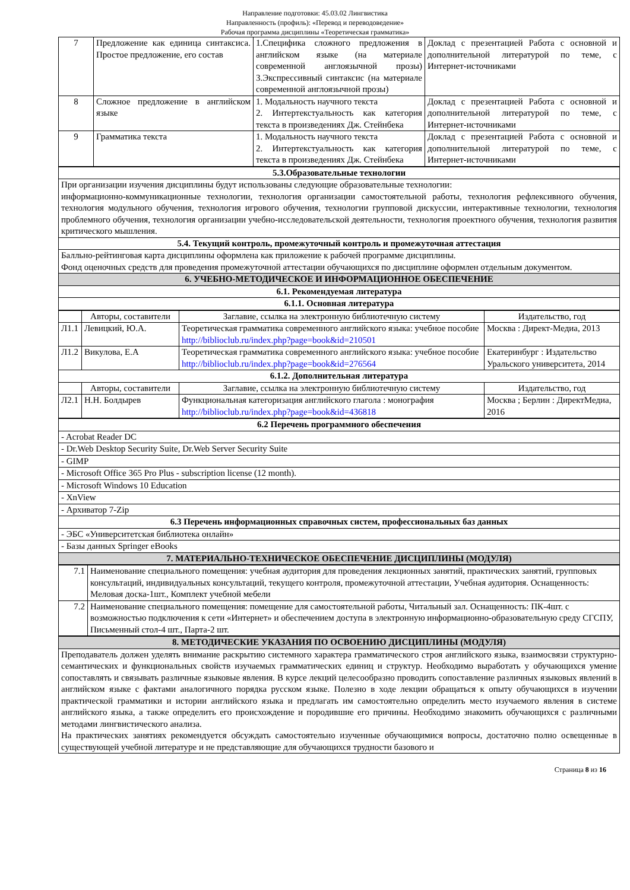Направление подготовки: 45.03.02 Лингвистика
Направленность (профиль): «Перевод и переводоведение»
Рабочая программа дисциплины «Теоретическая грамматика»
| 7 | Предложение как единица синтаксиса. Простое предложение, его состав | 1.Специфика сложного предложения в английском языке (на материале современной англоязычной прозы) 3.Экспрессивный синтаксис (на материале современной англоязычной прозы) | Доклад с презентацией Работа с основной и дополнительной литературой по теме, с Интернет-источниками |
| 8 | Сложное предложение в английском языке | 1. Модальность научного текста 2. Интертекстуальность как категория текста в произведениях Дж. Стейнбека | Доклад с презентацией Работа с основной и дополнительной литературой по теме, с Интернет-источниками |
| 9 | Грамматика текста | 1. Модальность научного текста 2. Интертекстуальность как категория текста в произведениях Дж. Стейнбека | Доклад с презентацией Работа с основной и дополнительной литературой по теме, с Интернет-источниками |
| 5.3.Образовательные технологии |
| При организации изучения дисциплины будут использованы следующие образовательные технологии: информационно-коммуникационные технологии, технология организации самостоятельной работы, технология рефлексивного обучения, технология модульного обучения, технология игрового обучения, технологии групповой дискуссии, интерактивные технологии, технология проблемного обучения, технология организации учебно-исследовательской деятельности, технология проектного обучения, технология развития критического мышления. |
| 5.4. Текущий контроль, промежуточный контроль и промежуточная аттестация |
| Балльно-рейтинговая карта дисциплины оформлена как приложение к рабочей программе дисциплины. Фонд оценочных средств для проведения промежуточной аттестации обучающихся по дисциплине оформлен отдельным документом. |
| 6. УЧЕБНО-МЕТОДИЧЕСКОЕ И ИНФОРМАЦИОННОЕ ОБЕСПЕЧЕНИЕ |
| 6.1. Рекомендуемая литература |
| 6.1.1. Основная литература |
| | Авторы, составители | Заглавие, ссылка на электронную библиотечную систему | Издательство, год |
| --- | --- | --- | --- |
| Л1.1 | Левицкий, Ю.А. | Теоретическая грамматика современного английского языка: учебное пособие http://biblioclub.ru/index.php?page=book&id=210501 | Москва : Директ-Медиа, 2013 |
| Л1.2 | Викулова, Е.А | Теоретическая грамматика современного английского языка: учебное пособие http://biblioclub.ru/index.php?page=book&id=276564 | Екатеринбург : Издательство Уральского университета, 2014 |
| 6.1.2. Дополнительная литература | | | |
| | Авторы, составители | Заглавие, ссылка на электронную библиотечную систему | Издательство, год |
| Л2.1 | Н.Н. Болдырев | Функциональная категоризация английского глагола : монография http://biblioclub.ru/index.php?page=book&id=436818 | Москва ; Берлин : ДиректМедиа, 2016 |
| 6.2 Перечень программного обеспечения |
| - Acrobat Reader DC |
| - Dr.Web Desktop Security Suite, Dr.Web Server Security Suite |
| - GIMP |
| - Microsoft Office 365 Pro Plus - subscription license (12 month). |
| - Microsoft Windows 10 Education |
| - XnView |
| - Архиватор 7-Zip |
| 6.3 Перечень информационных справочных систем, профессиональных баз данных |
| - ЭБС «Университетская библиотека онлайн» |
| - Базы данных Springer eBooks |
| 7. МАТЕРИАЛЬНО-ТЕХНИЧЕСКОЕ ОБЕСПЕЧЕНИЕ ДИСЦИПЛИНЫ (МОДУЛЯ) |
| 7.1 | Наименование специального помещения: учебная аудитория для проведения лекционных занятий, практических занятий, групповых консультаций, индивидуальных консультаций, текущего контроля, промежуточной аттестации, Учебная аудитория. Оснащенность: Меловая доска-1шт., Комплект учебной мебели |
| 7.2 | Наименование специального помещения: помещение для самостоятельной работы, Читальный зал. Оснащенность: ПК-4шт. с возможностью подключения к сети «Интернет» и обеспечением доступа в электронную информационно-образовательную среду СГСПУ, Письменный стол-4 шт., Парта-2 шт. |
| 8. МЕТОДИЧЕСКИЕ УКАЗАНИЯ ПО ОСВОЕНИЮ ДИСЦИПЛИНЫ (МОДУЛЯ) |
| Преподаватель должен уделять внимание раскрытию системного характера грамматического строя английского языка, взаимосвязи структурно-семантических и функциональных свойств изучаемых грамматических единиц и структур. Необходимо выработать у обучающихся умение сопоставлять и связывать различные языковые явления. В курсе лекций целесообразно проводить сопоставление различных языковых явлений в английском языке с фактами аналогичного порядка русском языке. Полезно в ходе лекции обращаться к опыту обучающихся в изучении практической грамматики и истории английского языка и предлагать им самостоятельно определить место изучаемого явления в системе английского языка, а также определить его происхождение и породившие его причины. Необходимо знакомить обучающихся с различными методами лингвистического анализа. На практических занятиях рекомендуется обсуждать самостоятельно изученные обучающимися вопросы, достаточно полно освещенные в существующей учебной литературе и не представляющие для обучающихся трудности базового и |
Страница 8 из 16